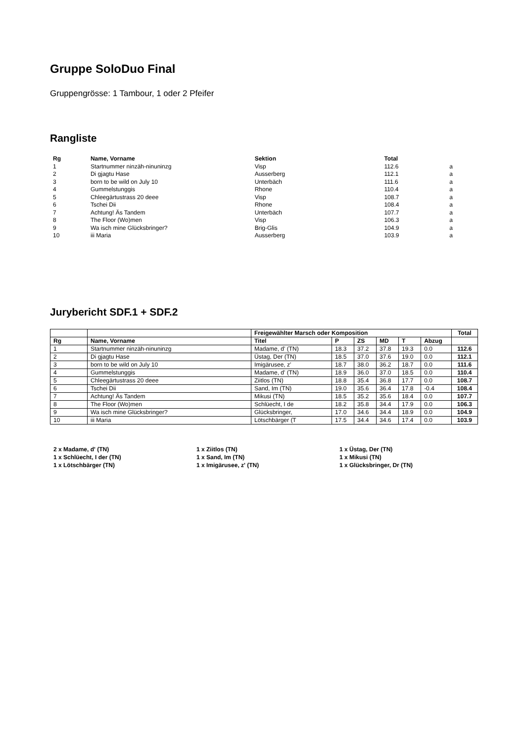Gruppe SoloDuo Final
Gruppengrösse: 1 Tambour, 1 oder 2 Pfeifer
Rangliste
| Rg | Name, Vorname | Sektion | Total | |
| --- | --- | --- | --- | --- |
| 1 | Startnummer ninzäh-ninuninzg | Visp | 112.6 | a |
| 2 | Di gjagtu Hase | Ausserberg | 112.1 | a |
| 3 | born to be wild on July 10 | Unterbäch | 111.6 | a |
| 4 | Gummelstunggis | Rhone | 110.4 | a |
| 5 | Chleegärtustrass 20 deee | Visp | 108.7 | a |
| 6 | Tschei Dii | Rhone | 108.4 | a |
| 7 | Achtung! Äs Tandem | Unterbäch | 107.7 | a |
| 8 | The Floor (Wo)men | Visp | 106.3 | a |
| 9 | Wa isch mine Glücksbringer? | Brig-Glis | 104.9 | a |
| 10 | iii Maria | Ausserberg | 103.9 | a |
Jurybericht SDF.1 + SDF.2
| | | Freigewählter Marsch oder Komposition | | | | | | Total |
| --- | --- | --- | --- | --- | --- | --- | --- | --- |
| Rg | Name, Vorname | Titel | P | ZS | MD | T | Abzug | |
| 1 | Startnummer ninzäh-ninuninzg | Madame, d' (TN) | 18.3 | 37.2 | 37.8 | 19.3 | 0.0 | 112.6 |
| 2 | Di gjagtu Hase | Üstag, Der (TN) | 18.5 | 37.0 | 37.6 | 19.0 | 0.0 | 112.1 |
| 3 | born to be wild on July 10 | Imigärusee, z' | 18.7 | 38.0 | 36.2 | 18.7 | 0.0 | 111.6 |
| 4 | Gummelstunggis | Madame, d' (TN) | 18.9 | 36.0 | 37.0 | 18.5 | 0.0 | 110.4 |
| 5 | Chleegärtustrass 20 deee | Ziitlos (TN) | 18.8 | 35.4 | 36.8 | 17.7 | 0.0 | 108.7 |
| 6 | Tschei Dii | Sand, Im (TN) | 19.0 | 35.6 | 36.4 | 17.8 | -0.4 | 108.4 |
| 7 | Achtung! Äs Tandem | Mikusi (TN) | 18.5 | 35.2 | 35.6 | 18.4 | 0.0 | 107.7 |
| 8 | The Floor (Wo)men | Schlüecht, I de | 18.2 | 35.8 | 34.4 | 17.9 | 0.0 | 106.3 |
| 9 | Wa isch mine Glücksbringer? | Glücksbringer, | 17.0 | 34.6 | 34.4 | 18.9 | 0.0 | 104.9 |
| 10 | iii Maria | Lötschbärger (T | 17.5 | 34.4 | 34.6 | 17.4 | 0.0 | 103.9 |
2 x Madame, d' (TN)
1 x Schlüecht, I der (TN)
1 x Lötschbärger (TN)
1 x Ziitlos (TN)
1 x Sand, Im (TN)
1 x Imigärusee, z' (TN)
1 x Üstag, Der (TN)
1 x Mikusi (TN)
1 x Glücksbringer, Dr (TN)